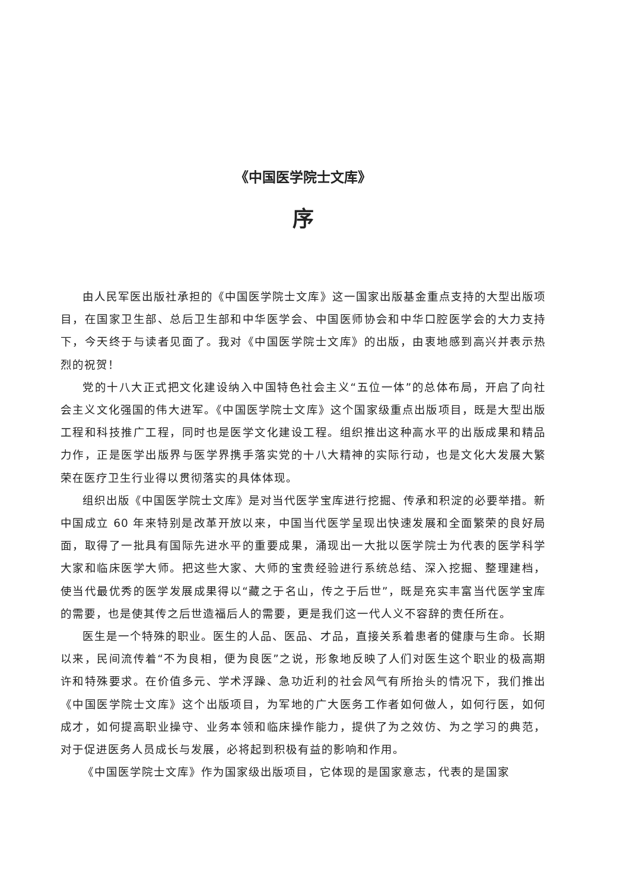《中国医学院士文库》
序
由人民军医出版社承担的《中国医学院士文库》这一国家出版基金重点支持的大型出版项目，在国家卫生部、总后卫生部和中华医学会、中国医师协会和中华口腔医学会的大力支持下，今天终于与读者见面了。我对《中国医学院士文库》的出版，由衷地感到高兴并表示热烈的祝贺！
党的十八大正式把文化建设纳入中国特色社会主义“五位一体”的总体布局，开启了向社会主义文化强国的伟大进军。《中国医学院士文库》这个国家级重点出版项目，既是大型出版工程和科技推广工程，同时也是医学文化建设工程。组织推出这种高水平的出版成果和精品力作，正是医学出版界与医学界携手落实党的十八大精神的实际行动，也是文化大发展大繁荣在医疗卫生行业得以贯彻落实的具体体现。
组织出版《中国医学院士文库》是对当代医学宝库进行挖掘、传承和积淀的必要举措。新中国成立 60 年来特别是改革开放以来，中国当代医学呈现出快速发展和全面繁荣的良好局面，取得了一批具有国际先进水平的重要成果，涌现出一大批以医学院士为代表的医学科学大家和临床医学大师。把这些大家、大师的宝贵经验进行系统总结、深入挖掘、整理建档，使当代最优秀的医学发展成果得以“藏之于名山，传之于后世”，既是充实丰富当代医学宝库的需要，也是使其传之后世造福后人的需要，更是我们这一代人义不容辞的责任所在。
医生是一个特殊的职业。医生的人品、医品、才品，直接关系着患者的健康与生命。长期以来，民间流传着“不为良相，便为良医”之说，形象地反映了人们对医生这个职业的极高期许和特殊要求。在价值多元、学术浮躁、急功近利的社会风气有所抬头的情况下，我们推出《中国医学院士文库》这个出版项目，为军地的广大医务工作者如何做人，如何行医，如何成才，如何提高职业操守、业务本领和临床操作能力，提供了为之效仿、为之学习的典范，对于促进医务人员成长与发展，必将起到积极有益的影响和作用。
《中国医学院士文库》作为国家级出版项目，它体现的是国家意志，代表的是国家